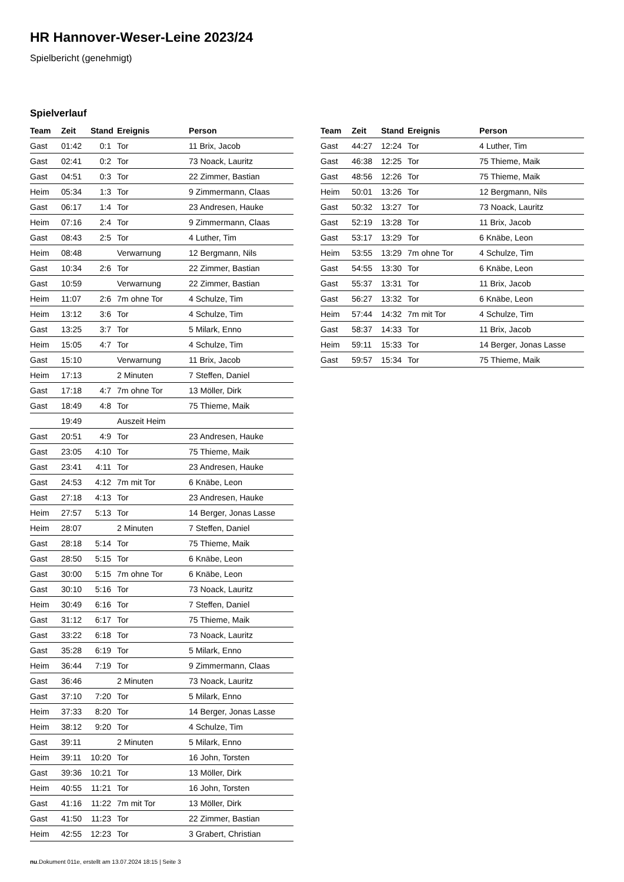HR Hannover-Weser-Leine 2023/24
Spielbericht (genehmigt)
Spielverlauf
| Team | Zeit | Stand | Ereignis | Person |
| --- | --- | --- | --- | --- |
| Gast | 01:42 | 0:1 | Tor | 11 Brix, Jacob |
| Gast | 02:41 | 0:2 | Tor | 73 Noack, Lauritz |
| Gast | 04:51 | 0:3 | Tor | 22 Zimmer, Bastian |
| Heim | 05:34 | 1:3 | Tor | 9 Zimmermann, Claas |
| Gast | 06:17 | 1:4 | Tor | 23 Andresen, Hauke |
| Heim | 07:16 | 2:4 | Tor | 9 Zimmermann, Claas |
| Gast | 08:43 | 2:5 | Tor | 4 Luther, Tim |
| Heim | 08:48 | | Verwarnung | 12 Bergmann, Nils |
| Gast | 10:34 | 2:6 | Tor | 22 Zimmer, Bastian |
| Gast | 10:59 | | Verwarnung | 22 Zimmer, Bastian |
| Heim | 11:07 | 2:6 | 7m ohne Tor | 4 Schulze, Tim |
| Heim | 13:12 | 3:6 | Tor | 4 Schulze, Tim |
| Gast | 13:25 | 3:7 | Tor | 5 Milark, Enno |
| Heim | 15:05 | 4:7 | Tor | 4 Schulze, Tim |
| Gast | 15:10 | | Verwarnung | 11 Brix, Jacob |
| Heim | 17:13 | | 2 Minuten | 7 Steffen, Daniel |
| Gast | 17:18 | 4:7 | 7m ohne Tor | 13 Möller, Dirk |
| Gast | 18:49 | 4:8 | Tor | 75 Thieme, Maik |
| | 19:49 | | Auszeit Heim | |
| Gast | 20:51 | 4:9 | Tor | 23 Andresen, Hauke |
| Gast | 23:05 | 4:10 | Tor | 75 Thieme, Maik |
| Gast | 23:41 | 4:11 | Tor | 23 Andresen, Hauke |
| Gast | 24:53 | 4:12 | 7m mit Tor | 6 Knäbe, Leon |
| Gast | 27:18 | 4:13 | Tor | 23 Andresen, Hauke |
| Heim | 27:57 | 5:13 | Tor | 14 Berger, Jonas Lasse |
| Heim | 28:07 | | 2 Minuten | 7 Steffen, Daniel |
| Gast | 28:18 | 5:14 | Tor | 75 Thieme, Maik |
| Gast | 28:50 | 5:15 | Tor | 6 Knäbe, Leon |
| Gast | 30:00 | 5:15 | 7m ohne Tor | 6 Knäbe, Leon |
| Gast | 30:10 | 5:16 | Tor | 73 Noack, Lauritz |
| Heim | 30:49 | 6:16 | Tor | 7 Steffen, Daniel |
| Gast | 31:12 | 6:17 | Tor | 75 Thieme, Maik |
| Gast | 33:22 | 6:18 | Tor | 73 Noack, Lauritz |
| Gast | 35:28 | 6:19 | Tor | 5 Milark, Enno |
| Heim | 36:44 | 7:19 | Tor | 9 Zimmermann, Claas |
| Gast | 36:46 | | 2 Minuten | 73 Noack, Lauritz |
| Gast | 37:10 | 7:20 | Tor | 5 Milark, Enno |
| Heim | 37:33 | 8:20 | Tor | 14 Berger, Jonas Lasse |
| Heim | 38:12 | 9:20 | Tor | 4 Schulze, Tim |
| Gast | 39:11 | | 2 Minuten | 5 Milark, Enno |
| Heim | 39:11 | 10:20 | Tor | 16 John, Torsten |
| Gast | 39:36 | 10:21 | Tor | 13 Möller, Dirk |
| Heim | 40:55 | 11:21 | Tor | 16 John, Torsten |
| Gast | 41:16 | 11:22 | 7m mit Tor | 13 Möller, Dirk |
| Gast | 41:50 | 11:23 | Tor | 22 Zimmer, Bastian |
| Heim | 42:55 | 12:23 | Tor | 3 Grabert, Christian |
| Team | Zeit | Stand | Ereignis | Person |
| --- | --- | --- | --- | --- |
| Gast | 44:27 | 12:24 | Tor | 4 Luther, Tim |
| Gast | 46:38 | 12:25 | Tor | 75 Thieme, Maik |
| Gast | 48:56 | 12:26 | Tor | 75 Thieme, Maik |
| Heim | 50:01 | 13:26 | Tor | 12 Bergmann, Nils |
| Gast | 50:32 | 13:27 | Tor | 73 Noack, Lauritz |
| Gast | 52:19 | 13:28 | Tor | 11 Brix, Jacob |
| Gast | 53:17 | 13:29 | Tor | 6 Knäbe, Leon |
| Heim | 53:55 | 13:29 | 7m ohne Tor | 4 Schulze, Tim |
| Gast | 54:55 | 13:30 | Tor | 6 Knäbe, Leon |
| Gast | 55:37 | 13:31 | Tor | 11 Brix, Jacob |
| Gast | 56:27 | 13:32 | Tor | 6 Knäbe, Leon |
| Heim | 57:44 | 14:32 | 7m mit Tor | 4 Schulze, Tim |
| Gast | 58:37 | 14:33 | Tor | 11 Brix, Jacob |
| Heim | 59:11 | 15:33 | Tor | 14 Berger, Jonas Lasse |
| Gast | 59:57 | 15:34 | Tor | 75 Thieme, Maik |
nu.Dokument 011e, erstellt am 13.07.2024 18:15 | Seite 3